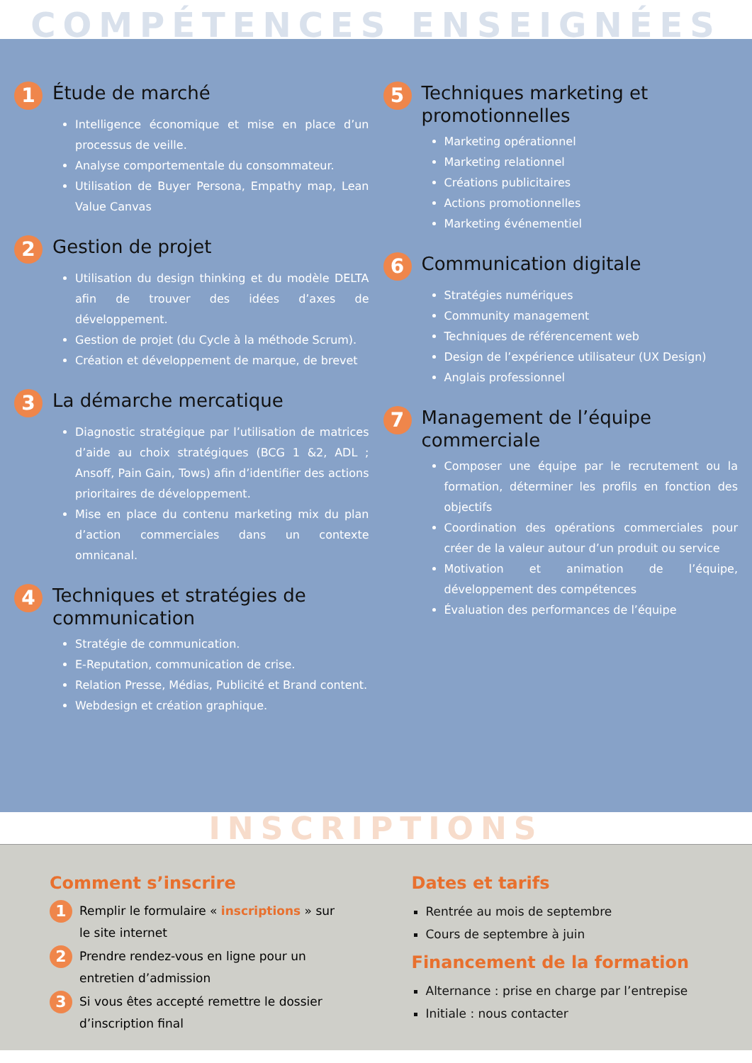COMPÉTENCES ENSEIGNÉES
1 Étude de marché
Intelligence économique et mise en place d’un processus de veille.
Analyse comportementale du consommateur.
Utilisation de Buyer Persona, Empathy map, Lean Value Canvas
2 Gestion de projet
Utilisation du design thinking et du modèle DELTA afin de trouver des idées d’axes de développement.
Gestion de projet (du Cycle à la méthode Scrum).
Création et développement de marque, de brevet
3 La démarche mercatique
Diagnostic stratégique par l’utilisation de matrices d’aide au choix stratégiques (BCG 1 &2, ADL ; Ansoff, Pain Gain, Tows) afin d’identifier des actions prioritaires de développement.
Mise en place du contenu marketing mix du plan d’action commerciales dans un contexte omnicanal.
4 Techniques et stratégies de communication
Stratégie de communication.
E-Reputation, communication de crise.
Relation Presse, Médias, Publicité et Brand content.
Webdesign et création graphique.
5 Techniques marketing et promotionnelles
Marketing opérationnel
Marketing relationnel
Créations publicitaires
Actions promotionnelles
Marketing événementiel
6 Communication digitale
Stratégies numériques
Community management
Techniques de référencement web
Design de l’expérience utilisateur (UX Design)
Anglais professionnel
7 Management de l’équipe commerciale
Composer une équipe par le recrutement ou la formation, déterminer les profils en fonction des objectifs
Coordination des opérations commerciales pour créer de la valeur autour d’un produit ou service
Motivation et animation de l’équipe, développement des compétences
Évaluation des performances de l’équipe
INSCRIPTIONS
Comment s’inscrire
1 Remplir le formulaire « inscriptions » sur le site internet
2 Prendre rendez-vous en ligne pour un entretien d’admission
3 Si vous êtes accepté remettre le dossier d’inscription final
Dates et tarifs
Rentrée au mois de septembre
Cours de septembre à juin
Financement de la formation
Alternance : prise en charge par l’entrepise
Initiale : nous contacter